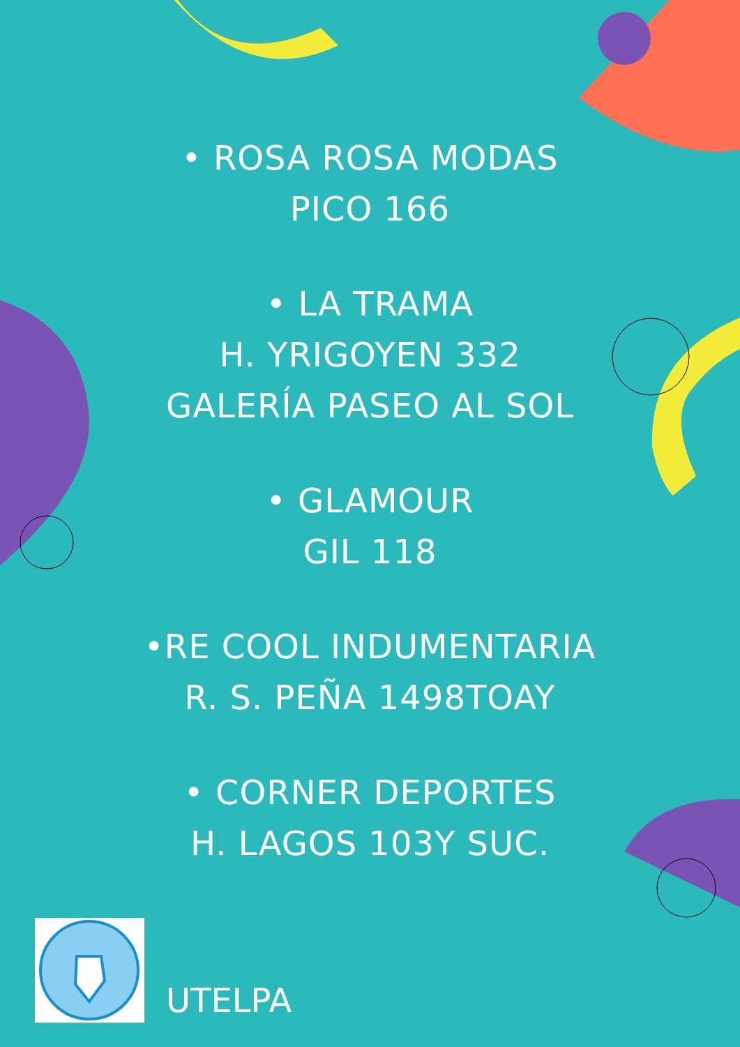• ROSA ROSA MODAS
PICO 166
• LA TRAMA
H. YRIGOYEN 332
GALERÍA PASEO AL SOL
• GLAMOUR
GIL 118
•RE COOL INDUMENTARIA
R. S. PEÑA 1498TOAY
• CORNER DEPORTES
H. LAGOS 103Y SUC.
UTELPA